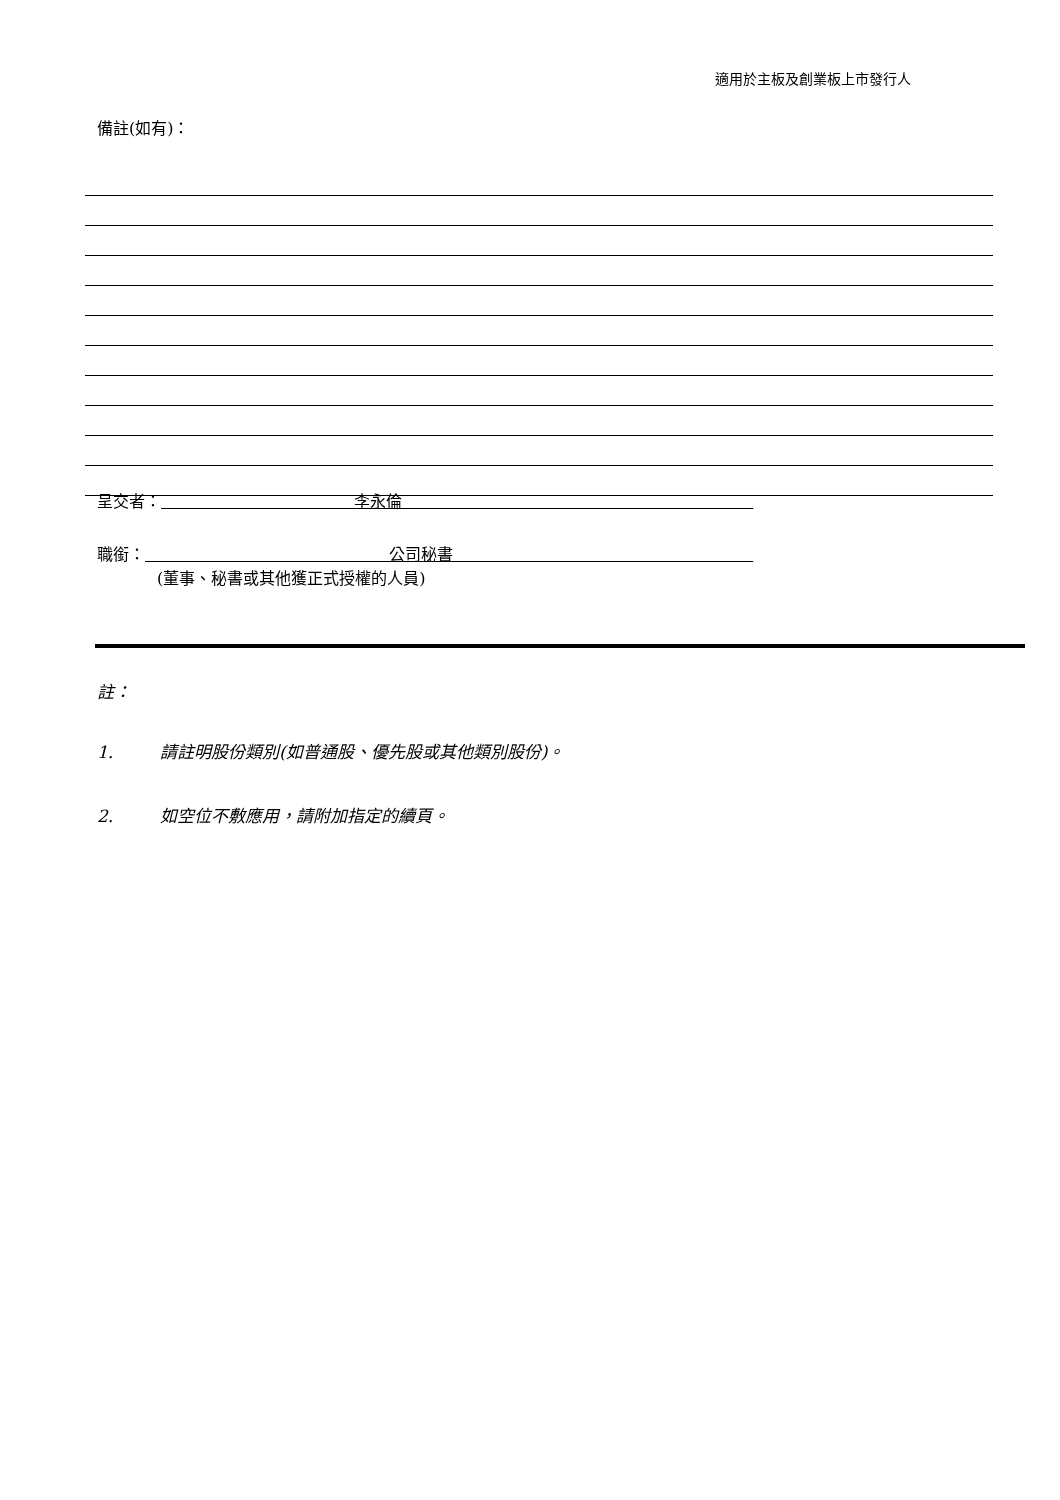適用於主板及創業板上市發行人
備註(如有)：
呈交者： 李永倫
職銜： 公司秘書
(董事、秘書或其他獲正式授權的人員)
註：
1. 請註明股份類別(如普通股、優先股或其他類別股份)。
2. 如空位不敷應用，請附加指定的續頁。